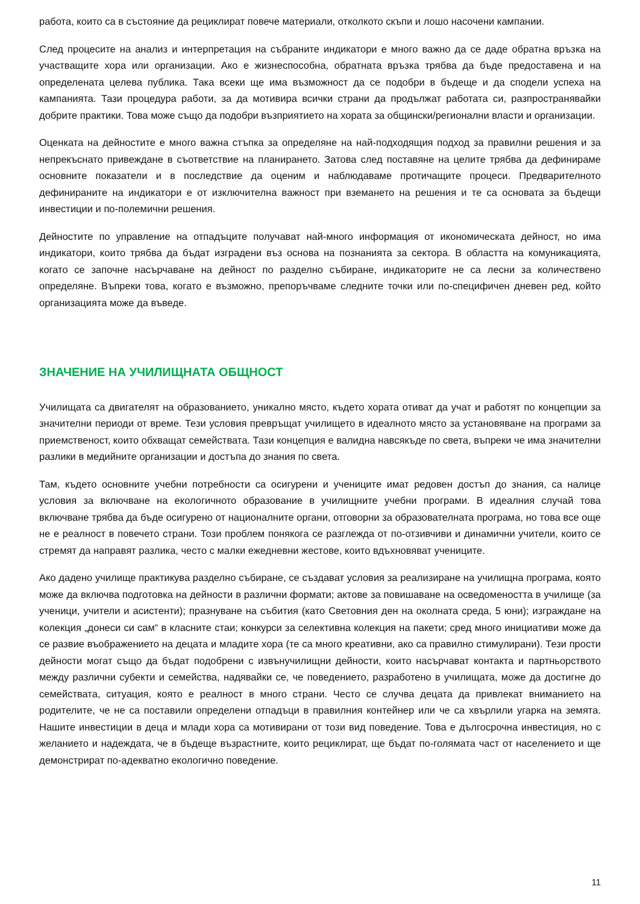работа, които са в състояние да рециклират повече материали, отколкото скъпи и лошо насочени кампании.
След процесите на анализ и интерпретация на събраните индикатори е много важно да се даде обратна връзка на участващите хора или организации. Ако е жизнеспособна, обратната връзка трябва да бъде предоставена и на определената целева публика. Така всеки ще има възможност да се подобри в бъдеще и да сподели успеха на кампанията. Тази процедура работи, за да мотивира всички страни да продължат работата си, разпространявайки добрите практики. Това може също да подобри възприятието на хората за общински/регионални власти и организации.
Оценката на дейностите е много важна стъпка за определяне на най-подходящия подход за правилни решения и за непрекъснато привеждане в съответствие на планирането. Затова след поставяне на целите трябва да дефинираме основните показатели и в последствие да оценим и наблюдаваме протичащите процеси. Предварителното дефинираните на индикатори е от изключителна важност при вземането на решения и те са основата за бъдещи инвестиции и по-полемични решения.
Дейностите по управление на отпадъците получават най-много информация от икономическата дейност, но има индикатори, които трябва да бъдат изградени въз основа на познанията за сектора. В областта на комуникацията, когато се започне насърчаване на дейност по разделно събиране, индикаторите не са лесни за количествено определяне. Въпреки това, когато е възможно, препоръчваме следните точки или по-специфичен дневен ред, който организацията може да въведе.
ЗНАЧЕНИЕ НА УЧИЛИЩНАТА ОБЩНОСТ
Училищата са двигателят на образованието, уникално място, където хората отиват да учат и работят по концепции за значителни периоди от време. Тези условия превръщат училището в идеалното място за установяване на програми за приемственост, които обхващат семействата. Тази концепция е валидна навсякъде по света, въпреки че има значителни разлики в медийните организации и достъпа до знания по света.
Там, където основните учебни потребности са осигурени и учениците имат редовен достъп до знания, са налице условия за включване на екологичното образование в училищните учебни програми. В идеалния случай това включване трябва да бъде осигурено от националните органи, отговорни за образователната програма, но това все още не е реалност в повечето страни. Този проблем понякога се разглежда от по-отзивчиви и динамични учители, които се стремят да направят разлика, често с малки ежедневни жестове, които вдъхновяват учениците.
Ако дадено училище практикува разделно събиране, се създават условия за реализиране на училищна програма, която може да включва подготовка на дейности в различни формати; актове за повишаване на осведомеността в училище (за ученици, учители и асистенти); празнуване на събития (като Световния ден на околната среда, 5 юни); изграждане на колекция „донеси си сам“ в класните стаи; конкурси за селективна колекция на пакети; сред много инициативи може да се развие въображението на децата и младите хора (те са много креативни, ако са правилно стимулирани). Тези прости дейности могат също да бъдат подобрени с извънучилищни дейности, които насърчават контакта и партньорството между различни субекти и семейства, надявайки се, че поведението, разработено в училищата, може да достигне до семействата, ситуация, която е реалност в много страни. Често се случва децата да привлекат вниманието на родителите, че не са поставили определени отпадъци в правилния контейнер или че са хвърлили угарка на земята. Нашите инвестиции в деца и млади хора са мотивирани от този вид поведение. Това е дългосрочна инвестиция, но с желанието и надеждата, че в бъдеще възрастните, които рециклират, ще бъдат по-голямата част от населението и ще демонстрират по-адекватно екологично поведение.
11